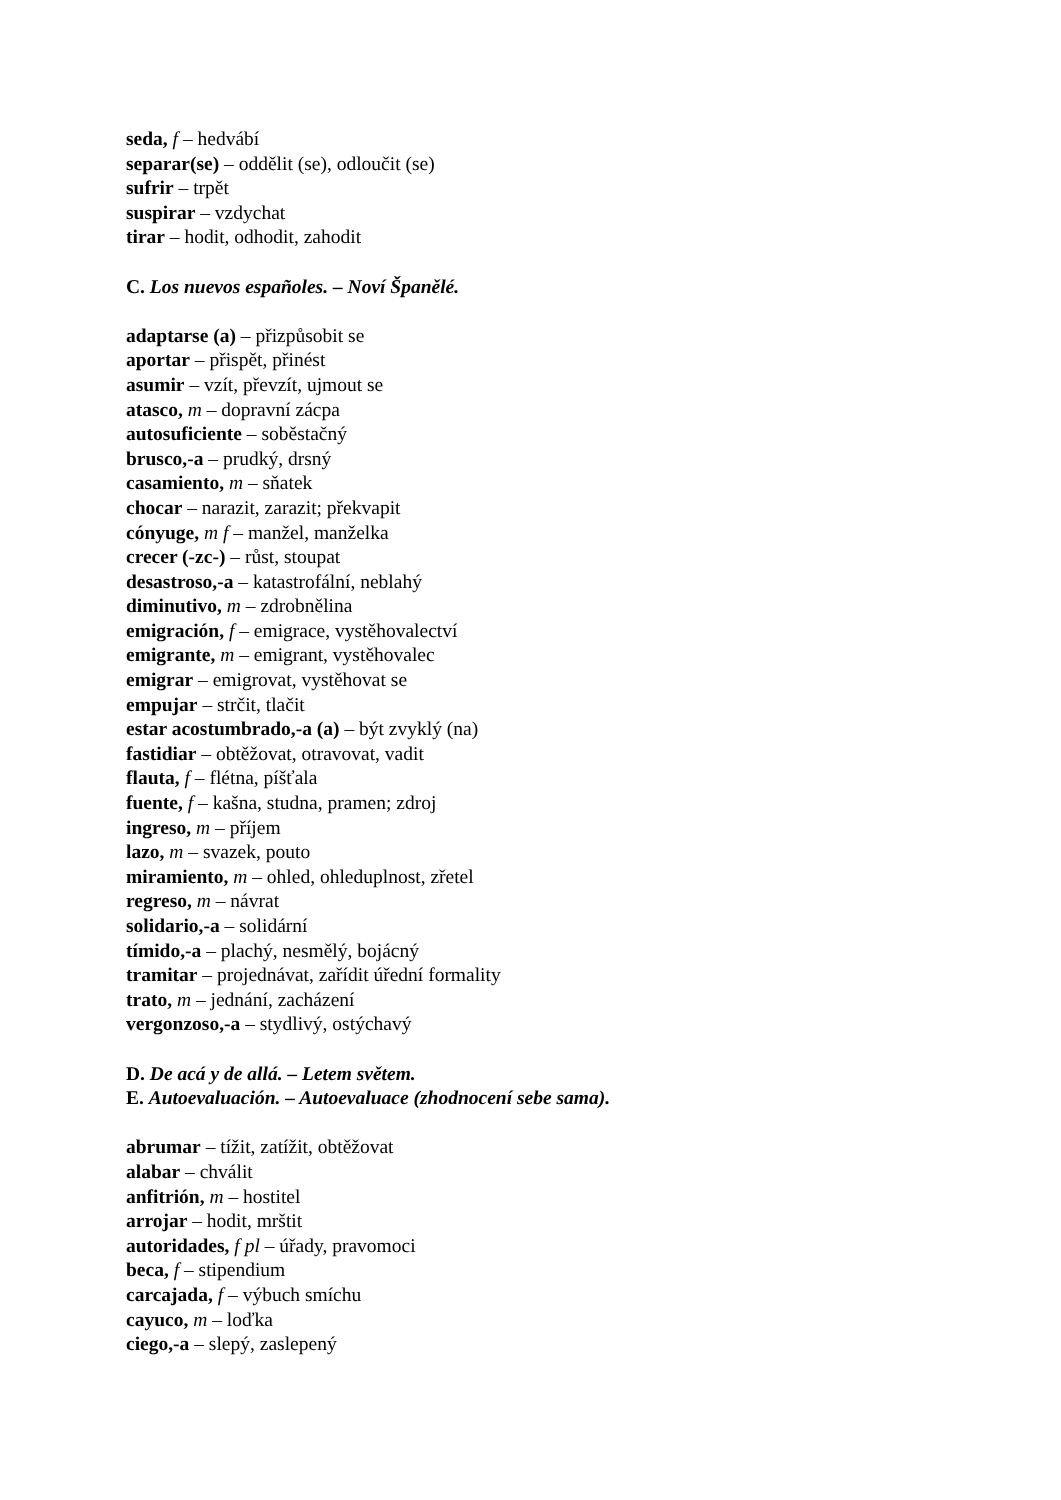seda, f – hedvábí
separar(se) – oddělit (se), odloučit (se)
sufrir – trpět
suspirar – vzdychat
tirar – hodit, odhodit, zahodit
C. Los nuevos españoles. – Noví Španělé.
adaptarse (a) – přizpůsobit se
aportar – přispět, přinést
asumir – vzít, převzít, ujmout se
atasco, m – dopravní zácpa
autosuficiente – soběstačný
brusco,-a – prudký, drsný
casamiento, m – sňatek
chocar – narazit, zarazit; překvapit
cónyuge, m f – manžel, manželka
crecer (-zc-) – růst, stoupat
desastroso,-a – katastrofální, neblahý
diminutivo, m – zdrobnělina
emigración, f – emigrace, vystěhovalectví
emigrante, m – emigrant, vystěhovalec
emigrar – emigrovat, vystěhovat se
empujar – strčit, tlačit
estar acostumbrado,-a (a) – být zvyklý (na)
fastidiar – obtěžovat, otravovat, vadit
flauta, f – flétna, píšťala
fuente, f – kašna, studna, pramen; zdroj
ingreso, m – příjem
lazo, m – svazek, pouto
miramiento, m – ohled, ohleduplnost, zřetel
regreso, m – návrat
solidario,-a – solidární
tímido,-a – plachý, nesmělý, bojácný
tramitar – projednávat, zařídit úřední formality
trato, m – jednání, zacházení
vergonzoso,-a – stydlivý, ostýchavý
D. De acá y de allá. – Letem světem.
E. Autoevaluación. – Autoevaluace (zhodnocení sebe sama).
abrumar – tížit, zatížit, obtěžovat
alabar – chválit
anfitrión, m – hostitel
arrojar – hodit, mrštit
autoridades, f pl – úřady, pravomoci
beca, f – stipendium
carcajada, f – výbuch smíchu
cayuco, m – loďka
ciego,-a – slepý, zaslepený